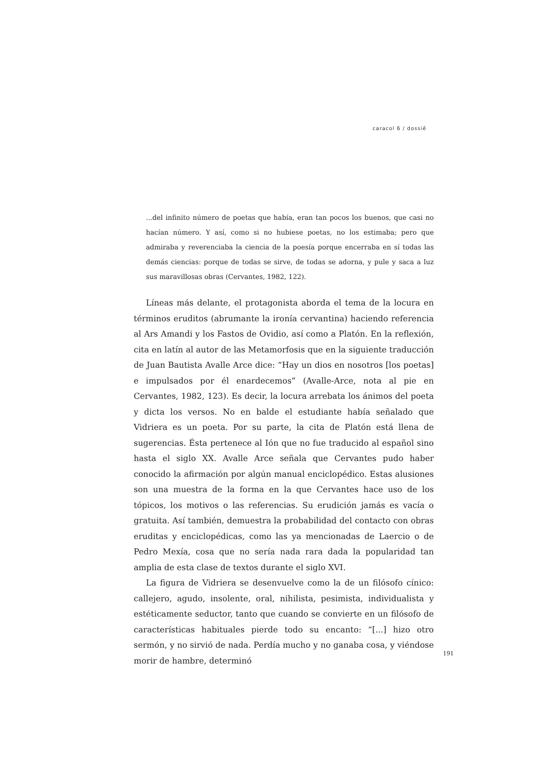caracol 6 / dossiê
...del infinito número de poetas que había, eran tan pocos los buenos, que casi no hacían número. Y así, como si no hubiese poetas, no los estimaba; pero que admiraba y reverenciaba la ciencia de la poesía porque encerraba en sí todas las demás ciencias: porque de todas se sirve, de todas se adorna, y pule y saca a luz sus maravillosas obras (Cervantes, 1982, 122).
Líneas más delante, el protagonista aborda el tema de la locura en términos eruditos (abrumante la ironía cervantina) haciendo referencia al Ars Amandi y los Fastos de Ovidio, así como a Platón. En la reflexión, cita en latín al autor de las Metamorfosis que en la siguiente traducción de Juan Bautista Avalle Arce dice: “Hay un dios en nosotros [los poetas] e impulsados por él enardecemos” (Avalle-Arce, nota al pie en Cervantes, 1982, 123). Es decir, la locura arrebata los ánimos del poeta y dicta los versos. No en balde el estudiante había señalado que Vidriera es un poeta. Por su parte, la cita de Platón está llena de sugerencias. Ésta pertenece al Ión que no fue traducido al español sino hasta el siglo XX. Avalle Arce señala que Cervantes pudo haber conocido la afirmación por algún manual enciclopédico. Estas alusiones son una muestra de la forma en la que Cervantes hace uso de los tópicos, los motivos o las referencias. Su erudición jamás es vacía o gratuita. Así también, demuestra la probabilidad del contacto con obras eruditas y enciclopédicas, como las ya mencionadas de Laercio o de Pedro Mexía, cosa que no sería nada rara dada la popularidad tan amplia de esta clase de textos durante el siglo XVI.
La figura de Vidriera se desenvuelve como la de un filósofo cínico: callejero, agudo, insolente, oral, nihilista, pesimista, individualista y estéticamente seductor, tanto que cuando se convierte en un filósofo de características habituales pierde todo su encanto: “[...] hizo otro sermón, y no sirvió de nada. Perdía mucho y no ganaba cosa, y viéndose morir de hambre, determinó
191